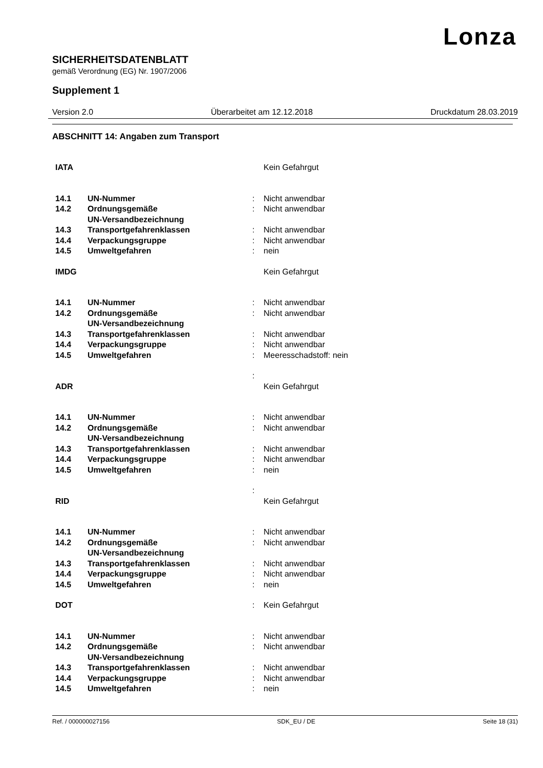Lonza
SICHERHEITSDATENBLATT
gemäß Verordnung (EG) Nr. 1907/2006
Supplement 1
Version 2.0 Überarbeitet am 12.12.2018 Druckdatum 28.03.2019
ABSCHNITT 14: Angaben zum Transport
| IATA | | | Kein Gefahrgut |
| 14.1 | UN-Nummer | : | Nicht anwendbar |
| 14.2 | Ordnungsgemäße UN-Versandbezeichnung | : | Nicht anwendbar |
| 14.3 | Transportgefahrenklassen | : | Nicht anwendbar |
| 14.4 | Verpackungsgruppe | : | Nicht anwendbar |
| 14.5 | Umweltgefahren | : | nein |
| IMDG | | | Kein Gefahrgut |
| 14.1 | UN-Nummer | : | Nicht anwendbar |
| 14.2 | Ordnungsgemäße UN-Versandbezeichnung | : | Nicht anwendbar |
| 14.3 | Transportgefahrenklassen | : | Nicht anwendbar |
| 14.4 | Verpackungsgruppe | : | Nicht anwendbar |
| 14.5 | Umweltgefahren | : | Meeresschadstoff: nein |
| ADR | | : | Kein Gefahrgut |
| 14.1 | UN-Nummer | : | Nicht anwendbar |
| 14.2 | Ordnungsgemäße UN-Versandbezeichnung | : | Nicht anwendbar |
| 14.3 | Transportgefahrenklassen | : | Nicht anwendbar |
| 14.4 | Verpackungsgruppe | : | Nicht anwendbar |
| 14.5 | Umweltgefahren | : | nein |
| RID | | : | Kein Gefahrgut |
| 14.1 | UN-Nummer | : | Nicht anwendbar |
| 14.2 | Ordnungsgemäße UN-Versandbezeichnung | : | Nicht anwendbar |
| 14.3 | Transportgefahrenklassen | : | Nicht anwendbar |
| 14.4 | Verpackungsgruppe | : | Nicht anwendbar |
| 14.5 | Umweltgefahren | : | nein |
| DOT | | : | Kein Gefahrgut |
| 14.1 | UN-Nummer | : | Nicht anwendbar |
| 14.2 | Ordnungsgemäße UN-Versandbezeichnung | : | Nicht anwendbar |
| 14.3 | Transportgefahrenklassen | : | Nicht anwendbar |
| 14.4 | Verpackungsgruppe | : | Nicht anwendbar |
| 14.5 | Umweltgefahren | : | nein |
Ref. / 000000027156 SDK_EU / DE Seite 18 (31)